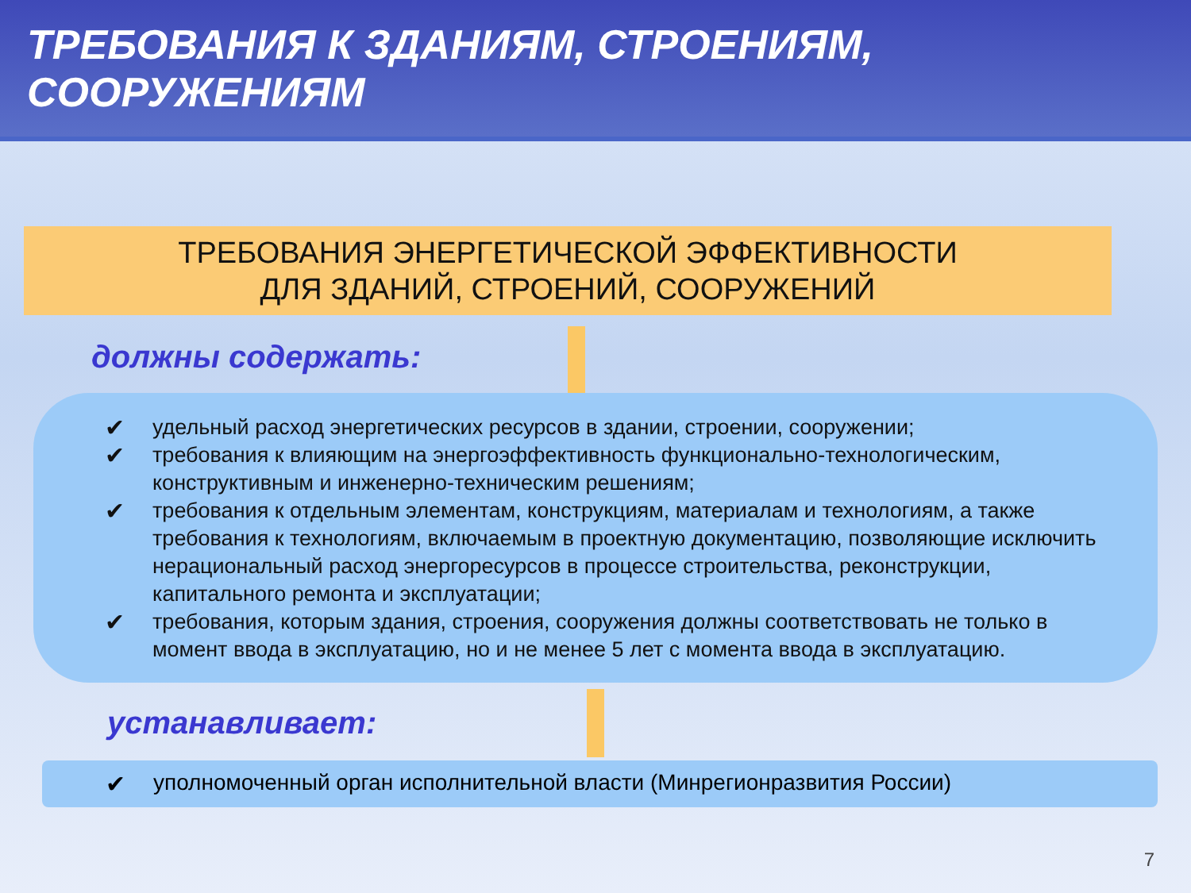ТРЕБОВАНИЯ К ЗДАНИЯМ, СТРОЕНИЯМ, СООРУЖЕНИЯМ
ТРЕБОВАНИЯ ЭНЕРГЕТИЧЕСКОЙ ЭФФЕКТИВНОСТИ
ДЛЯ ЗДАНИЙ, СТРОЕНИЙ, СООРУЖЕНИЙ
должны содержать:
✔ удельный расход энергетических ресурсов в здании, строении, сооружении;
✔ требования к влияющим на энергоэффективность функционально-технологическим, конструктивным и инженерно-техническим решениям;
✔ требования к отдельным элементам, конструкциям, материалам и технологиям, а также требования к технологиям, включаемым в проектную документацию, позволяющие исключить нерациональный расход энергоресурсов в процессе строительства, реконструкции, капитального ремонта и эксплуатации;
✔ требования, которым здания, строения, сооружения должны соответствовать не только в момент ввода в эксплуатацию, но и не менее 5 лет с момента ввода в эксплуатацию.
устанавливает:
✔ уполномоченный орган исполнительной власти (Минрегионразвития России)
7